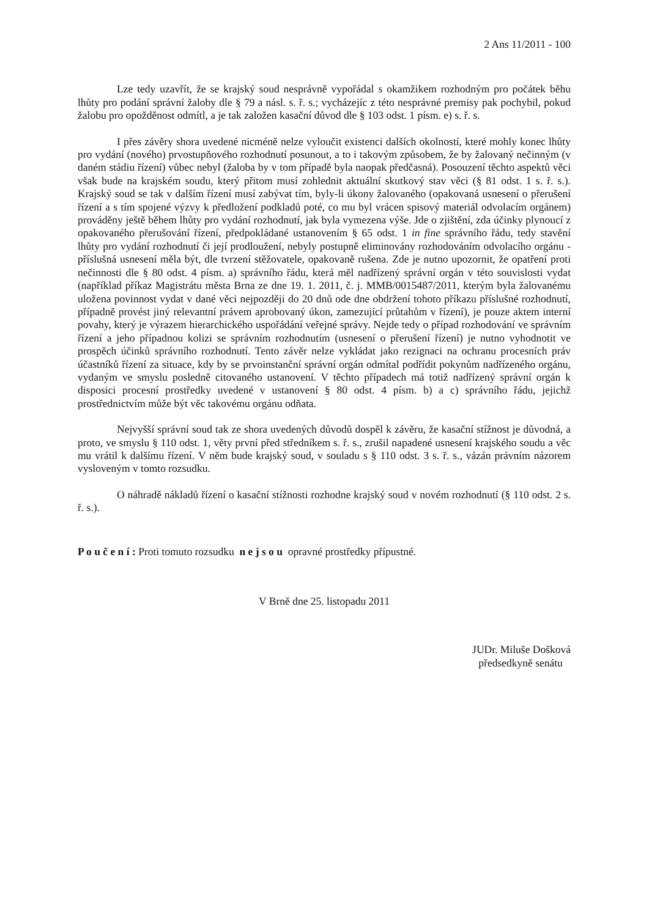2 Ans 11/2011 - 100
Lze tedy uzavřít, že se krajský soud nesprávně vypořádal s okamžikem rozhodným pro počátek běhu lhůty pro podání správní žaloby dle § 79 a násl. s. ř. s.; vycházejíc z této nesprávné premisy pak pochybil, pokud žalobu pro opožděnost odmítl, a je tak založen kasační důvod dle § 103 odst. 1 písm. e) s. ř. s.
I přes závěry shora uvedené nicméně nelze vyloučit existenci dalších okolností, které mohly konec lhůty pro vydání (nového) prvostupňového rozhodnutí posunout, a to i takovým způsobem, že by žalovaný nečinným (v daném stádiu řízení) vůbec nebyl (žaloba by v tom případě byla naopak předčasná). Posouzení těchto aspektů věci však bude na krajském soudu, který přitom musí zohlednit aktuální skutkový stav věci (§ 81 odst. 1 s. ř. s.). Krajský soud se tak v dalším řízení musí zabývat tím, byly-li úkony žalovaného (opakovaná usnesení o přerušení řízení a s tím spojené výzvy k předložení podkladů poté, co mu byl vrácen spisový materiál odvolacím orgánem) prováděny ještě během lhůty pro vydání rozhodnutí, jak byla vymezena výše. Jde o zjištění, zda účinky plynoucí z opakovaného přerušování řízení, předpokládané ustanovením § 65 odst. 1 in fine správního řádu, tedy stavění lhůty pro vydání rozhodnutí či její prodloužení, nebyly postupně eliminovány rozhodováním odvolacího orgánu - příslušná usnesení měla být, dle tvrzení stěžovatele, opakovaně rušena. Zde je nutno upozornit, že opatření proti nečinnosti dle § 80 odst. 4 písm. a) správního řádu, která měl nadřízený správní orgán v této souvislosti vydat (například příkaz Magistrátu města Brna ze dne 19. 1. 2011, č. j. MMB/0015487/2011, kterým byla žalovanému uložena povinnost vydat v dané věci nejpozději do 20 dnů ode dne obdržení tohoto příkazu příslušné rozhodnutí, případně provést jiný relevantní právem aprobovaný úkon, zamezující průtahům v řízení), je pouze aktem interní povahy, který je výrazem hierarchického uspořádání veřejné správy. Nejde tedy o případ rozhodování ve správním řízení a jeho případnou kolizi se správním rozhodnutím (usnesení o přerušení řízení) je nutno vyhodnotit ve prospěch účinků správního rozhodnutí. Tento závěr nelze vykládat jako rezignaci na ochranu procesních práv účastníků řízení za situace, kdy by se prvoinstanční správní orgán odmítal podřídit pokynům nadřízeného orgánu, vydaným ve smyslu posledně citovaného ustanovení. V těchto případech má totiž nadřízený správní orgán k disposici procesní prostředky uvedené v ustanovení § 80 odst. 4 písm. b) a c) správního řádu, jejichž prostřednictvím může být věc takovému orgánu odňata.
Nejvyšší správní soud tak ze shora uvedených důvodů dospěl k závěru, že kasační stížnost je důvodná, a proto, ve smyslu § 110 odst. 1, věty první před středníkem s. ř. s., zrušil napadené usnesení krajského soudu a věc mu vrátil k dalšímu řízení. V něm bude krajský soud, v souladu s § 110 odst. 3 s. ř. s., vázán právním názorem vysloveným v tomto rozsudku.
O náhradě nákladů řízení o kasační stížnosti rozhodne krajský soud v novém rozhodnutí (§ 110 odst. 2 s. ř. s.).
P o u č e n í : Proti tomuto rozsudku n e j s o u opravné prostředky přípustné.
V Brně dne 25. listopadu 2011
JUDr. Miluše Došková
předsedkyně senátu